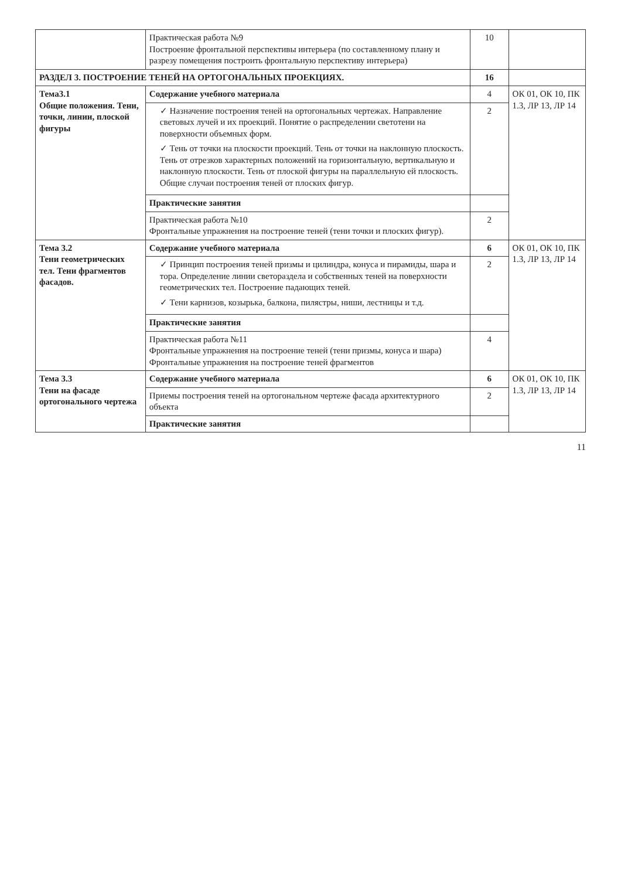| | Практическая работа №9 Построение фронтальной перспективы интерьера (по составленному плану и разрезу помещения построить фронтальную перспективу интерьера) | 10 | |
| РАЗДЕЛ 3. ПОСТРОЕНИЕ ТЕНЕЙ НА ОРТОГОНАЛЬНЫХ ПРОЕКЦИЯХ. | | 16 | |
| Тема3.1 Общие положения. Тени, точки, линии, плоской фигуры | Содержание учебного материала | 4 | ОК 01, ОК 10, ПК 1.3, ЛР 13, ЛР 14 |
| | ✓ Назначение построения теней на ортогональных чертежах. Направление световых лучей и их проекций. Понятие о распределении светотени на поверхности объемных форм. ✓ Тень от точки на плоскости проекций. Тень от точки на наклонную плоскость. Тень от отрезков характерных положений на горизонтальную, вертикальную и наклонную плоскости. Тень от плоской фигуры на параллельную ей плоскость. Общие случаи построения теней от плоских фигур. | 2 | |
| | Практические занятия | | |
| | Практическая работа №10 Фронтальные упражнения на построение теней (тени точки и плоских фигур). | 2 | |
| Тема 3.2 Тени геометрических тел. Тени фрагментов фасадов. | Содержание учебного материала | 6 | ОК 01, ОК 10, ПК 1.3, ЛР 13, ЛР 14 |
| | ✓ Принцип построения теней призмы и цилиндра, конуса и пирамиды, шара и тора. Определение линии светораздела и собственных теней на поверхности геометрических тел. Построение падающих теней. ✓ Тени карнизов, козырька, балкона, пилястры, ниши, лестницы и т.д. | 2 | |
| | Практические занятия | | |
| | Практическая работа №11 Фронтальные упражнения на построение теней (тени призмы, конуса и шара) Фронтальные упражнения на построение теней фрагментов | 4 | |
| Тема 3.3 Тени на фасаде ортогонального чертежа | Содержание учебного материала | 6 | ОК 01, ОК 10, ПК 1.3, ЛР 13, ЛР 14 |
| | Приемы построения теней на ортогональном чертеже фасада архитектурного объекта | 2 | |
| | Практические занятия | | |
11